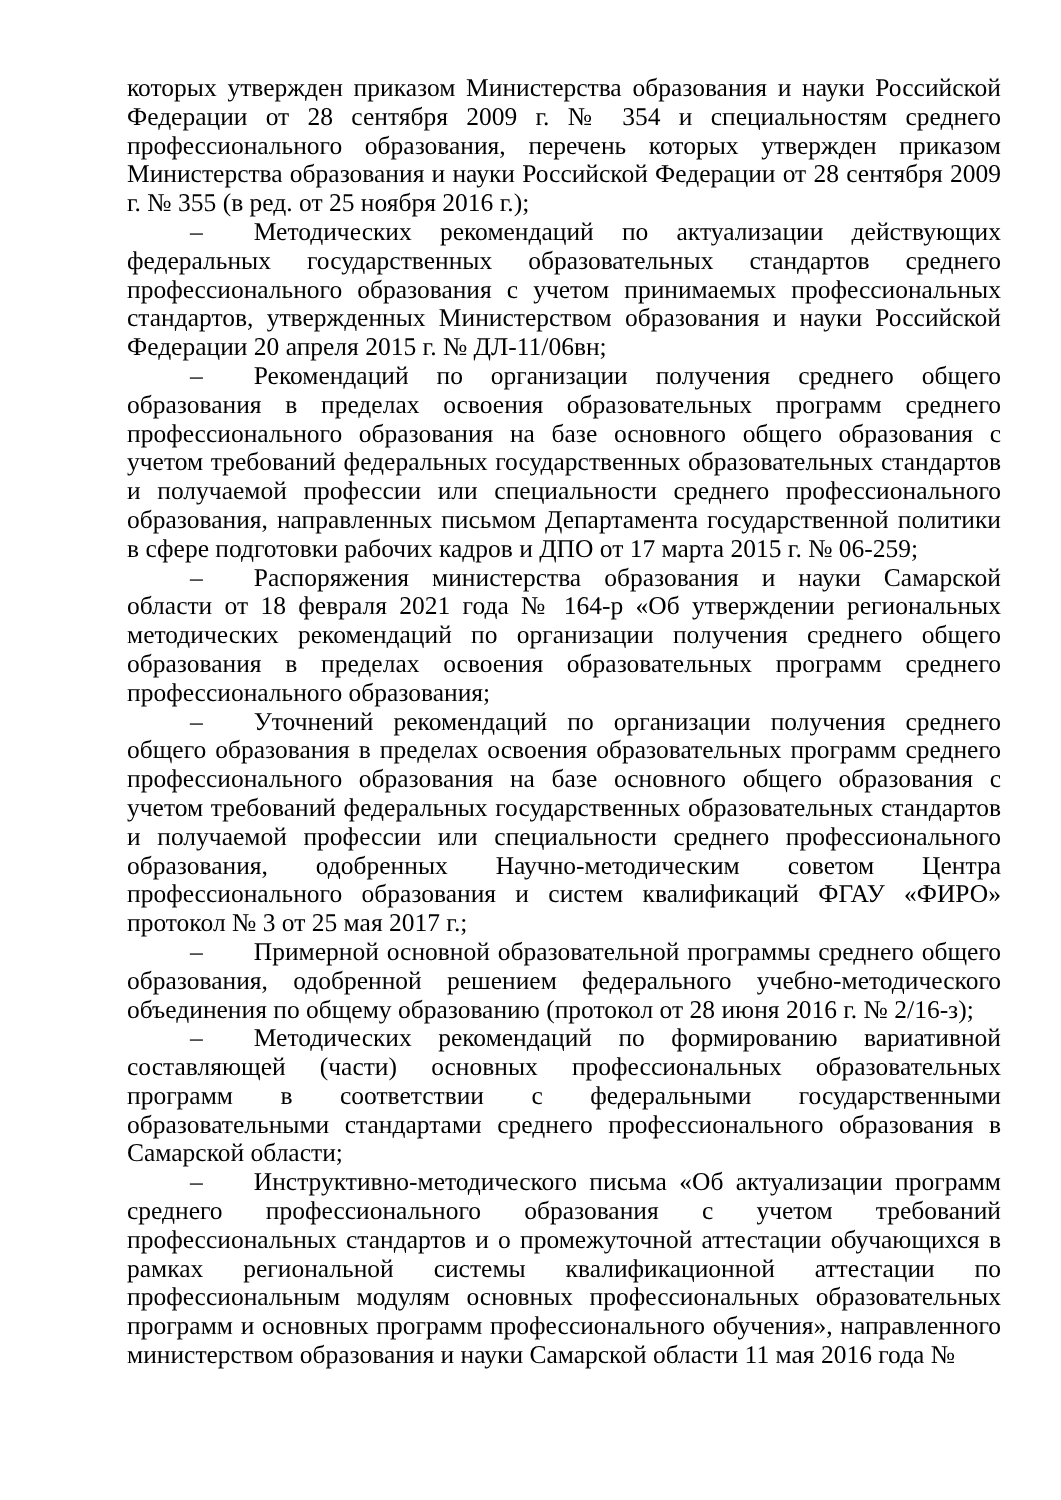которых утвержден приказом Министерства образования и науки Российской Федерации от 28 сентября 2009 г. № 354 и специальностям среднего профессионального образования, перечень которых утвержден приказом Министерства образования и науки Российской Федерации от 28 сентября 2009 г. № 355 (в ред. от 25 ноября 2016 г.);
–  Методических рекомендаций по актуализации действующих федеральных государственных образовательных стандартов среднего профессионального образования с учетом принимаемых профессиональных стандартов, утвержденных Министерством образования и науки Российской Федерации 20 апреля 2015 г. № ДЛ-11/06вн;
–  Рекомендаций по организации получения среднего общего образования в пределах освоения образовательных программ среднего профессионального образования на базе основного общего образования с учетом требований федеральных государственных образовательных стандартов и получаемой профессии или специальности среднего профессионального образования, направленных письмом Департамента государственной политики в сфере подготовки рабочих кадров и ДПО от 17 марта 2015 г. № 06-259;
–  Распоряжения министерства образования и науки Самарской области от 18 февраля 2021 года № 164-р «Об утверждении региональных методических рекомендаций по организации получения среднего общего образования в пределах освоения образовательных программ среднего профессионального образования;
–  Уточнений рекомендаций по организации получения среднего общего образования в пределах освоения образовательных программ среднего профессионального образования на базе основного общего образования с учетом требований федеральных государственных образовательных стандартов и получаемой профессии или специальности среднего профессионального образования, одобренных Научно-методическим советом Центра профессионального образования и систем квалификаций ФГАУ «ФИРО» протокол № 3 от 25 мая 2017 г.;
–  Примерной основной образовательной программы среднего общего образования, одобренной решением федерального учебно-методического объединения по общему образованию (протокол от 28 июня 2016 г. № 2/16-з);
–  Методических рекомендаций по формированию вариативной составляющей (части) основных профессиональных образовательных программ в соответствии с федеральными государственными образовательными стандартами среднего профессионального образования в Самарской области;
–  Инструктивно-методического письма «Об актуализации программ среднего профессионального образования с учетом требований профессиональных стандартов и о промежуточной аттестации обучающихся в рамках региональной системы квалификационной аттестации по профессиональным модулям основных профессиональных образовательных программ и основных программ профессионального обучения», направленного министерством образования и науки Самарской области 11 мая 2016 года №